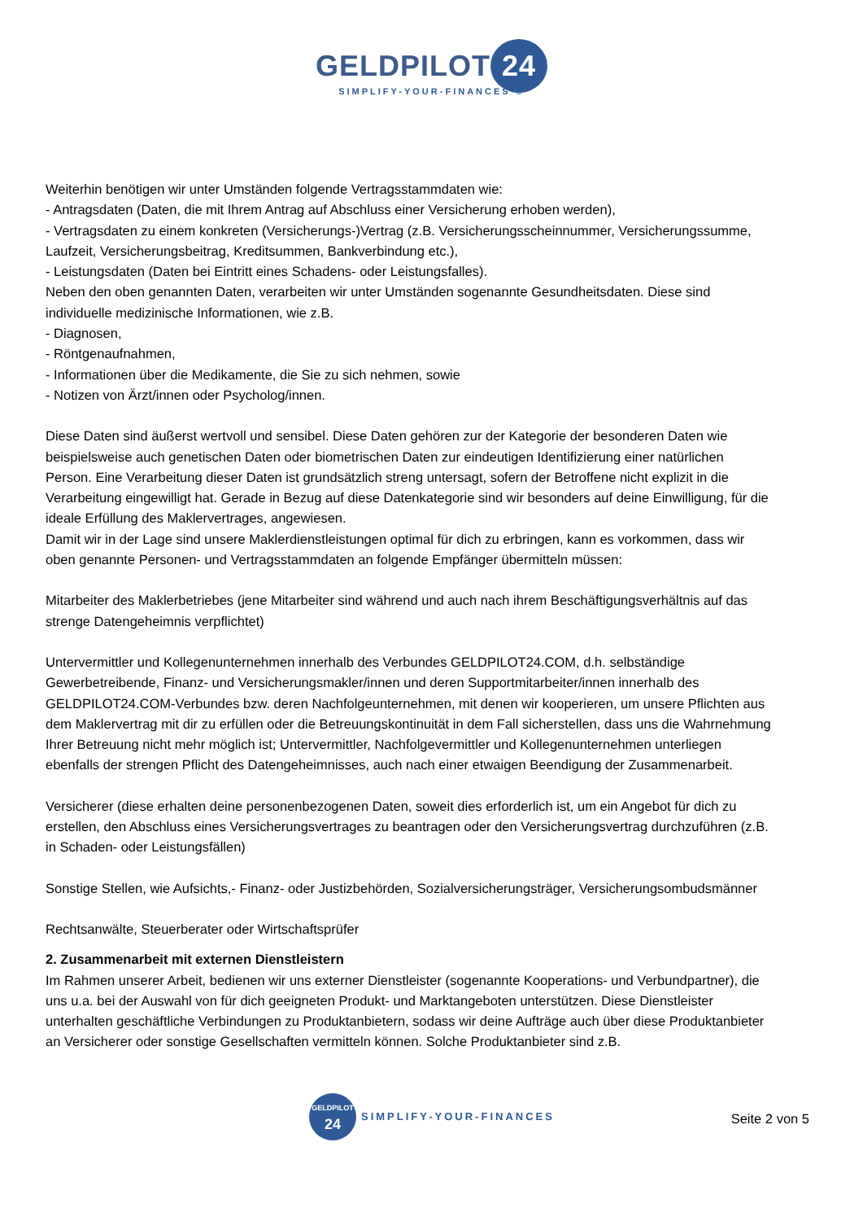GELDPILOT 24
SIMPLIFY-YOUR-FINANCES ®
Weiterhin benötigen wir unter Umständen folgende Vertragsstammdaten wie:
- Antragsdaten (Daten, die mit Ihrem Antrag auf Abschluss einer Versicherung erhoben werden),
- Vertragsdaten zu einem konkreten (Versicherungs-)Vertrag (z.B. Versicherungsscheinnummer, Versicherungssumme, Laufzeit, Versicherungsbeitrag, Kreditsummen, Bankverbindung etc.),
- Leistungsdaten (Daten bei Eintritt eines Schadens- oder Leistungsfalles).
Neben den oben genannten Daten, verarbeiten wir unter Umständen sogenannte Gesundheitsdaten. Diese sind individuelle medizinische Informationen, wie z.B.
- Diagnosen,
- Röntgenaufnahmen,
- Informationen über die Medikamente, die Sie zu sich nehmen, sowie
- Notizen von Ärzt/innen oder Psycholog/innen.
Diese Daten sind äußerst wertvoll und sensibel. Diese Daten gehören zur der Kategorie der besonderen Daten wie beispielsweise auch genetischen Daten oder biometrischen Daten zur eindeutigen Identifizierung einer natürlichen Person. Eine Verarbeitung dieser Daten ist grundsätzlich streng untersagt, sofern der Betroffene nicht explizit in die Verarbeitung eingewilligt hat. Gerade in Bezug auf diese Datenkategorie sind wir besonders auf deine Einwilligung, für die ideale Erfüllung des Maklervertrages, angewiesen.
Damit wir in der Lage sind unsere Maklerdienstleistungen optimal für dich zu erbringen, kann es vorkommen, dass wir oben genannte Personen- und Vertragsstammdaten an folgende Empfänger übermitteln müssen:
Mitarbeiter des Maklerbetriebes (jene Mitarbeiter sind während und auch nach ihrem Beschäftigungsverhältnis auf das strenge Datengeheimnis verpflichtet)
Untervermittler und Kollegenunternehmen innerhalb des Verbundes GELDPILOT24.COM, d.h. selbständige Gewerbetreibende, Finanz- und Versicherungsmakler/innen und deren Supportmitarbeiter/innen innerhalb des GELDPILOT24.COM-Verbundes bzw. deren Nachfolgeunternehmen, mit denen wir kooperieren, um unsere Pflichten aus dem Maklervertrag mit dir zu erfüllen oder die Betreuungskontinuität in dem Fall sicherstellen, dass uns die Wahrnehmung Ihrer Betreuung nicht mehr möglich ist; Untervermittler, Nachfolgevermittler und Kollegenunternehmen unterliegen ebenfalls der strengen Pflicht des Datengeheimnisses, auch nach einer etwaigen Beendigung der Zusammenarbeit.
Versicherer (diese erhalten deine personenbezogenen Daten, soweit dies erforderlich ist, um ein Angebot für dich zu erstellen, den Abschluss eines Versicherungsvertrages zu beantragen oder den Versicherungsvertrag durchzuführen (z.B. in Schaden- oder Leistungsfällen)
Sonstige Stellen, wie Aufsichts,- Finanz- oder Justizbehörden, Sozialversicherungsträger, Versicherungsombudsmänner
Rechtsanwälte, Steuerberater oder Wirtschaftsprüfer
2. Zusammenarbeit mit externen Dienstleistern
Im Rahmen unserer Arbeit, bedienen wir uns externer Dienstleister (sogenannte Kooperations- und Verbundpartner), die uns u.a. bei der Auswahl von für dich geeigneten Produkt- und Marktangeboten unterstützen. Diese Dienstleister unterhalten geschäftliche Verbindungen zu Produktanbietern, sodass wir deine Aufträge auch über diese Produktanbieter an Versicherer oder sonstige Gesellschaften vermitteln können. Solche Produktanbieter sind z.B.
GELDPILOT
24
SIMPLIFY-YOUR-FINANCES
Seite 2 von 5